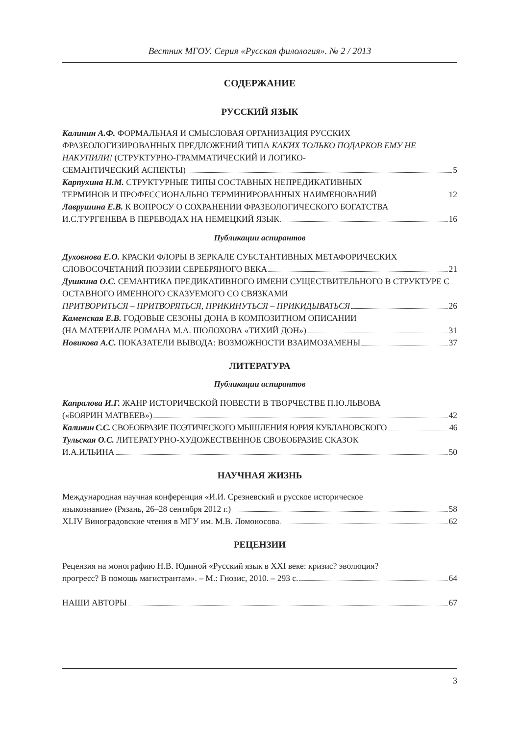Вестник МГОУ. Серия «Русская филология». № 2 / 2013
СОДЕРЖАНИЕ
РУССКИЙ ЯЗЫК
Калинин А.Ф. ФОРМАЛЬНАЯ И СМЫСЛОВАЯ ОРГАНИЗАЦИЯ РУССКИХ ФРАЗЕОЛОГИЗИРОВАННЫХ ПРЕДЛОЖЕНИЙ ТИПА КАКИХ ТОЛЬКО ПОДАРКОВ ЕМУ НЕ НАКУПИЛИ! (СТРУКТУРНО-ГРАММАТИЧЕСКИЙ И ЛОГИКО-
СЕМАНТИЧЕСКИЙ АСПЕКТЫ) 5
Карпухина Н.М. СТРУКТУРНЫЕ ТИПЫ СОСТАВНЫХ НЕПРЕДИКАТИВНЫХ
ТЕРМИНОВ И ПРОФЕССИОНАЛЬНО ТЕРМИНИРОВАННЫХ НАИМЕНОВАНИЙ 12
Лаврушина Е.В. К ВОПРОСУ О СОХРАНЕНИИ ФРАЗЕОЛОГИЧЕСКОГО БОГАТСТВА
И.С.ТУРГЕНЕВА В ПЕРЕВОДАХ НА НЕМЕЦКИЙ ЯЗЫК 16
Публикации аспирантов
Духовнова Е.О. КРАСКИ ФЛОРЫ В ЗЕРКАЛЕ СУБСТАНТИВНЫХ МЕТАФОРИЧЕСКИХ
СЛОВОСОЧЕТАНИЙ ПОЭЗИИ СЕРЕБРЯНОГО ВЕКА 21
Душкина О.С. СЕМАНТИКА ПРЕДИКАТИВНОГО ИМЕНИ СУЩЕСТВИТЕЛЬНОГО В СТРУКТУРЕ С ОСТАВНОГО ИМЕННОГО СКАЗУЕМОГО СО СВЯЗКАМИ
ПРИТВОРИТЬСЯ – ПРИТВОРЯТЬСЯ, ПРИКИНУТЬСЯ – ПРИКИДЫВАТЬСЯ 26
Каменская Е.В. ГОДОВЫЕ СЕЗОНЫ ДОНА В КОМПОЗИТНОМ ОПИСАНИИ
(НА МАТЕРИАЛЕ РОМАНА М.А. ШОЛОХОВА «ТИХИЙ ДОН») 31
Новикова А.С. ПОКАЗАТЕЛИ ВЫВОДА: ВОЗМОЖНОСТИ ВЗАИМОЗАМЕНЫ 37
ЛИТЕРАТУРА
Публикации аспирантов
Капралова И.Г. ЖАНР ИСТОРИЧЕСКОЙ ПОВЕСТИ В ТВОРЧЕСТВЕ П.Ю.ЛЬВОВА
(«БОЯРИН МАТВЕЕВ») 42
Калинин С.С. СВОЕОБРАЗИЕ ПОЭТИЧЕСКОГО МЫШЛЕНИЯ ЮРИЯ КУБЛАНОВСКОГО 46
Тульская О.С. ЛИТЕРАТУРНО-ХУДОЖЕСТВЕННОЕ СВОЕОБРАЗИЕ СКАЗОК
И.А.ИЛЬИНА 50
НАУЧНАЯ ЖИЗНЬ
Международная научная конференция «И.И. Срезневский и русское историческое
языкознание» (Рязань, 26–28 сентября 2012 г.) 58
XLIV Виноградовские чтения в МГУ им. М.В. Ломоносова 62
РЕЦЕНЗИИ
Рецензия на монографию Н.В. Юдиной «Русский язык в XXI веке: кризис? эволюция?
прогресс? В помощь магистрантам». – М.: Гнозис, 2010. – 293 с. 64
НАШИ АВТОРЫ 67
3